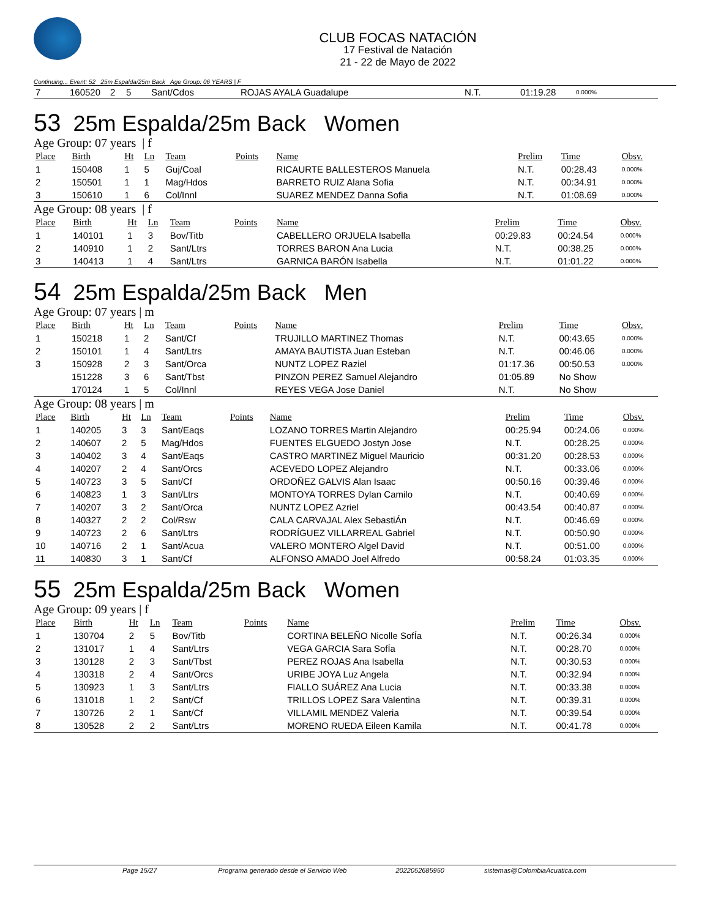CLUB FOCAS NATACIÓN
17 Festival de Natación
21 - 22 de Mayo de 2022
Continuing... Event: 52 25m Espalda/25m Back Age Group: 06 YEARS | F
| 7 | 160520 | 2 | 5 | Sant/Cdos | ROJAS AYALA Guadalupe | N.T. | 01:19.28 | 0.000% |
53 25m Espalda/25m Back Women
Age Group: 07 years | f
| Place | Birth | Ht | Ln | Team | Points | Name | Prelim | Time | Obsv. |
| --- | --- | --- | --- | --- | --- | --- | --- | --- | --- |
| 1 | 150408 | 1 | 5 | Guj/Coal | | RICAURTE BALLESTEROS Manuela | N.T. | 00:28.43 | 0.000% |
| 2 | 150501 | 1 | 1 | Mag/Hdos | | BARRETO RUIZ Alana Sofia | N.T. | 00:34.91 | 0.000% |
| 3 | 150610 | 1 | 6 | Col/Innl | | SUAREZ MENDEZ Danna Sofia | N.T. | 01:08.69 | 0.000% |
Age Group: 08 years | f
| Place | Birth | Ht | Ln | Team | Points | Name | Prelim | Time | Obsv. |
| --- | --- | --- | --- | --- | --- | --- | --- | --- | --- |
| 1 | 140101 | 1 | 3 | Bov/Titb | | CABELLERO ORJUELA Isabella | 00:29.83 | 00:24.54 | 0.000% |
| 2 | 140910 | 1 | 2 | Sant/Ltrs | | TORRES BARON Ana Lucia | N.T. | 00:38.25 | 0.000% |
| 3 | 140413 | 1 | 4 | Sant/Ltrs | | GARNICA BARÓN Isabella | N.T. | 01:01.22 | 0.000% |
54 25m Espalda/25m Back Men
Age Group: 07 years | m
| Place | Birth | Ht | Ln | Team | Points | Name | Prelim | Time | Obsv. |
| --- | --- | --- | --- | --- | --- | --- | --- | --- | --- |
| 1 | 150218 | 1 | 2 | Sant/Cf | | TRUJILLO MARTINEZ Thomas | N.T. | 00:43.65 | 0.000% |
| 2 | 150101 | 1 | 4 | Sant/Ltrs | | AMAYA BAUTISTA Juan Esteban | N.T. | 00:46.06 | 0.000% |
| 3 | 150928 | 2 | 3 | Sant/Orca | | NUNTZ LOPEZ Raziel | 01:17.36 | 00:50.53 | 0.000% |
| | 151228 | 3 | 6 | Sant/Tbst | | PINZON PEREZ Samuel Alejandro | 01:05.89 | No Show | |
| | 170124 | 1 | 5 | Col/Innl | | REYES VEGA Jose Daniel | N.T. | No Show | |
Age Group: 08 years | m
| Place | Birth | Ht | Ln | Team | Points | Name | Prelim | Time | Obsv. |
| --- | --- | --- | --- | --- | --- | --- | --- | --- | --- |
| 1 | 140205 | 3 | 3 | Sant/Eaqs | | LOZANO TORRES Martin Alejandro | 00:25.94 | 00:24.06 | 0.000% |
| 2 | 140607 | 2 | 5 | Mag/Hdos | | FUENTES ELGUEDO Jostyn Jose | N.T. | 00:28.25 | 0.000% |
| 3 | 140402 | 3 | 4 | Sant/Eaqs | | CASTRO MARTINEZ Miguel Mauricio | 00:31.20 | 00:28.53 | 0.000% |
| 4 | 140207 | 2 | 4 | Sant/Orcs | | ACEVEDO LOPEZ Alejandro | N.T. | 00:33.06 | 0.000% |
| 5 | 140723 | 3 | 5 | Sant/Cf | | ORDOÑEZ GALVIS Alan Isaac | 00:50.16 | 00:39.46 | 0.000% |
| 6 | 140823 | 1 | 3 | Sant/Ltrs | | MONTOYA TORRES Dylan Camilo | N.T. | 00:40.69 | 0.000% |
| 7 | 140207 | 3 | 2 | Sant/Orca | | NUNTZ LOPEZ Azriel | 00:43.54 | 00:40.87 | 0.000% |
| 8 | 140327 | 2 | 2 | Col/Rsw | | CALA CARVAJAL Alex SebastiÁn | N.T. | 00:46.69 | 0.000% |
| 9 | 140723 | 2 | 6 | Sant/Ltrs | | RODRÍGUEZ VILLARREAL Gabriel | N.T. | 00:50.90 | 0.000% |
| 10 | 140716 | 2 | 1 | Sant/Acua | | VALERO MONTERO Algel David | N.T. | 00:51.00 | 0.000% |
| 11 | 140830 | 3 | 1 | Sant/Cf | | ALFONSO AMADO Joel Alfredo | 00:58.24 | 01:03.35 | 0.000% |
55 25m Espalda/25m Back Women
Age Group: 09 years | f
| Place | Birth | Ht | Ln | Team | Points | Name | Prelim | Time | Obsv. |
| --- | --- | --- | --- | --- | --- | --- | --- | --- | --- |
| 1 | 130704 | 2 | 5 | Bov/Titb | | CORTINA BELEÑO Nicolle SofÍa | N.T. | 00:26.34 | 0.000% |
| 2 | 131017 | 1 | 4 | Sant/Ltrs | | VEGA GARCIA Sara SofÍa | N.T. | 00:28.70 | 0.000% |
| 3 | 130128 | 2 | 3 | Sant/Tbst | | PEREZ ROJAS Ana Isabella | N.T. | 00:30.53 | 0.000% |
| 4 | 130318 | 2 | 4 | Sant/Orcs | | URIBE JOYA Luz Angela | N.T. | 00:32.94 | 0.000% |
| 5 | 130923 | 1 | 3 | Sant/Ltrs | | FIALLO SUÁREZ Ana Lucia | N.T. | 00:33.38 | 0.000% |
| 6 | 131018 | 1 | 2 | Sant/Cf | | TRILLOS LOPEZ Sara Valentina | N.T. | 00:39.31 | 0.000% |
| 7 | 130726 | 2 | 1 | Sant/Cf | | VILLAMIL MENDEZ Valeria | N.T. | 00:39.54 | 0.000% |
| 8 | 130528 | 2 | 2 | Sant/Ltrs | | MORENO RUEDA Eileen Kamila | N.T. | 00:41.78 | 0.000% |
Page 15/27 Programa generado desde el Servicio Web 2022052685950 sistemas@ColombiaAcuatica.com